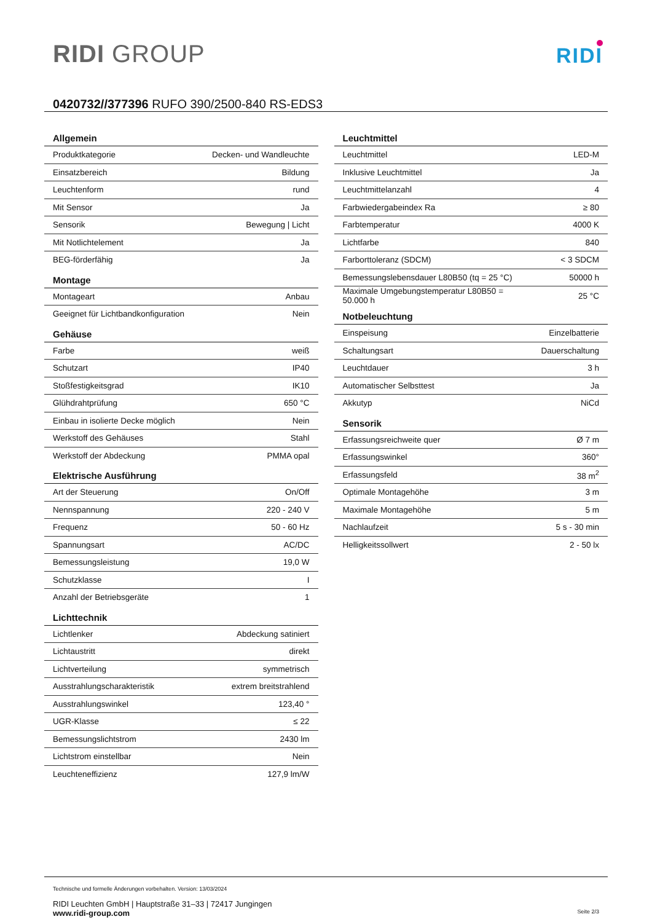RIDI GROUP
RIDI
0420732//377396 RUFO 390/2500-840 RS-EDS3
| Allgemein | |
| --- | --- |
| Produktkategorie | Decken- und Wandleuchte |
| Einsatzbereich | Bildung |
| Leuchtenform | rund |
| Mit Sensor | Ja |
| Sensorik | Bewegung / Licht |
| Mit Notlichtelement | Ja |
| BEG-förderfähig | Ja |
| Montage | |
| Montageart | Anbau |
| Geeignet für Lichtbandkonfiguration | Nein |
| Gehäuse | |
| Farbe | weiß |
| Schutzart | IP40 |
| Stoßfestigkeitsgrad | IK10 |
| Glühdrahtprüfung | 650 °C |
| Einbau in isolierte Decke möglich | Nein |
| Werkstoff des Gehäuses | Stahl |
| Werkstoff der Abdeckung | PMMA opal |
| Elektrische Ausführung | |
| Art der Steuerung | On/Off |
| Nennspannung | 220 - 240 V |
| Frequenz | 50 - 60 Hz |
| Spannungsart | AC/DC |
| Bemessungsleistung | 19,0 W |
| Schutzklasse | I |
| Anzahl der Betriebsgeräte | 1 |
| Lichttechnik | |
| Lichtlenker | Abdeckung satiniert |
| Lichtaustritt | direkt |
| Lichtverteilung | symmetrisch |
| Ausstrahlungscharakteristik | extrem breitstrahlend |
| Ausstrahlungswinkel | 123,40 ° |
| UGR-Klasse | ≤ 22 |
| Bemessungslichtstrom | 2430 lm |
| Lichtstrom einstellbar | Nein |
| Leuchteneffizienz | 127,9 lm/W |
| Leuchtmittel | |
| --- | --- |
| Leuchtmittel | LED-M |
| Inklusive Leuchtmittel | Ja |
| Leuchtmittelanzahl | 4 |
| Farbwiedergabeindex Ra | ≥ 80 |
| Farbtemperatur | 4000 K |
| Lichtfarbe | 840 |
| Farborttoleranz (SDCM) | < 3 SDCM |
| Bemessungslebensdauer L80B50 (tq = 25 °C) | 50000 h |
| Maximale Umgebungstemperatur L80B50 = 50.000 h | 25 °C |
| Notbeleuchtung | |
| Einspeisung | Einzelbatterie |
| Schaltungsart | Dauerschaltung |
| Leuchtdauer | 3 h |
| Automatischer Selbsttest | Ja |
| Akkutyp | NiCd |
| Sensorik | |
| Erfassungsreichweite quer | Ø 7 m |
| Erfassungswinkel | 360° |
| Erfassungsfeld | 38 m<sup>2</sup> |
| Optimale Montagehöhe | 3 m |
| Maximale Montagehöhe | 5 m |
| Nachlaufzeit | 5 s - 30 min |
| Helligkeitssollwert | 2 - 50 lx |
Technische und formelle Änderungen vorbehalten. Version: 13/03/2024
RIDI Leuchten GmbH | Hauptstraße 31–33 | 72417 Jungingen
www.ridi-group.com Seite 2/3